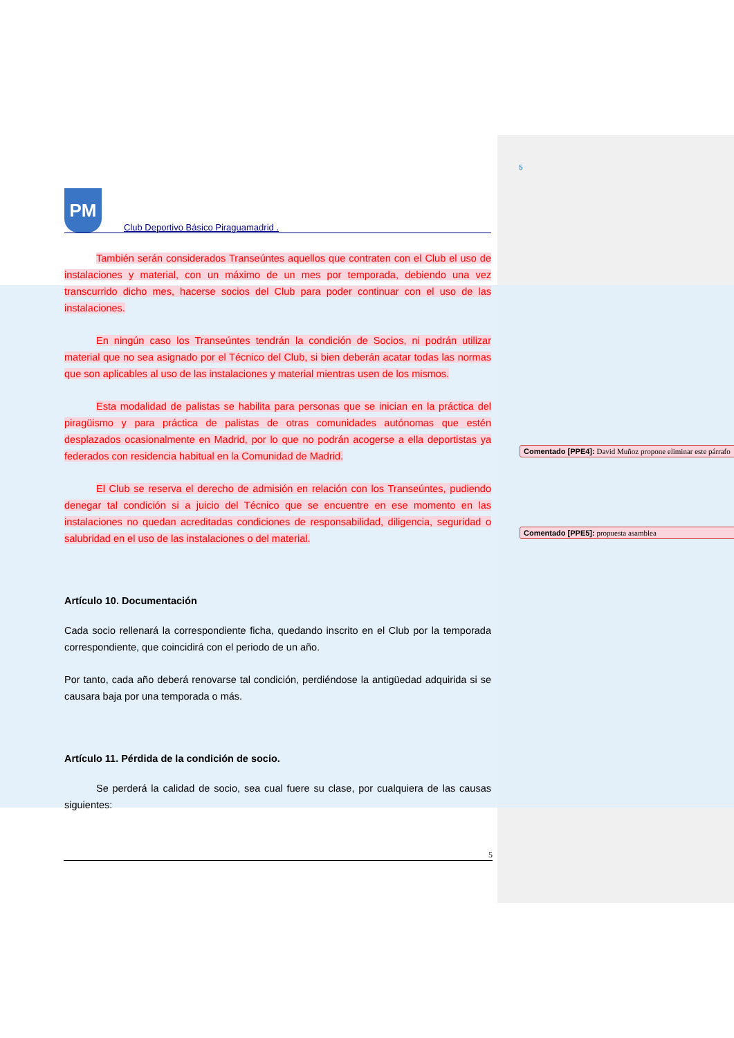5
PM
Club Deportivo Básico Piraguamadrid .
También serán considerados Transeúntes aquellos que contraten con el Club el uso de instalaciones y material, con un máximo de un mes por temporada, debiendo una vez transcurrido dicho mes, hacerse socios del Club para poder continuar con el uso de las instalaciones.
En ningún caso los Transeúntes tendrán la condición de Socios, ni podrán utilizar material que no sea asignado por el Técnico del Club, si bien deberán acatar todas las normas que son aplicables al uso de las instalaciones y material mientras usen de los mismos.
Esta modalidad de palistas se habilita para personas que se inician en la práctica del piragüismo y para práctica de palistas de otras comunidades autónomas que estén desplazados ocasionalmente en Madrid, por lo que no podrán acogerse a ella deportistas ya federados con residencia habitual en la Comunidad de Madrid.
El Club se reserva el derecho de admisión en relación con los Transeúntes, pudiendo denegar tal condición si a juicio del Técnico que se encuentre en ese momento en las instalaciones no quedan acreditadas condiciones de responsabilidad, diligencia, seguridad o salubridad en el uso de las instalaciones o del material.
Artículo 10. Documentación
Cada socio rellenará la correspondiente ficha, quedando inscrito en el Club por la temporada correspondiente, que coincidirá con el periodo de un año.
Por tanto, cada año deberá renovarse tal condición, perdiéndose la antigüedad adquirida si se causara baja por una temporada o más.
Artículo 11. Pérdida de la condición de socio.
Se perderá la calidad de socio, sea cual fuere su clase, por cualquiera de las causas siguientes:
Comentado [PPE4]: David Muñoz propone eliminar este párrafo
Comentado [PPE5]: propuesta asamblea
5